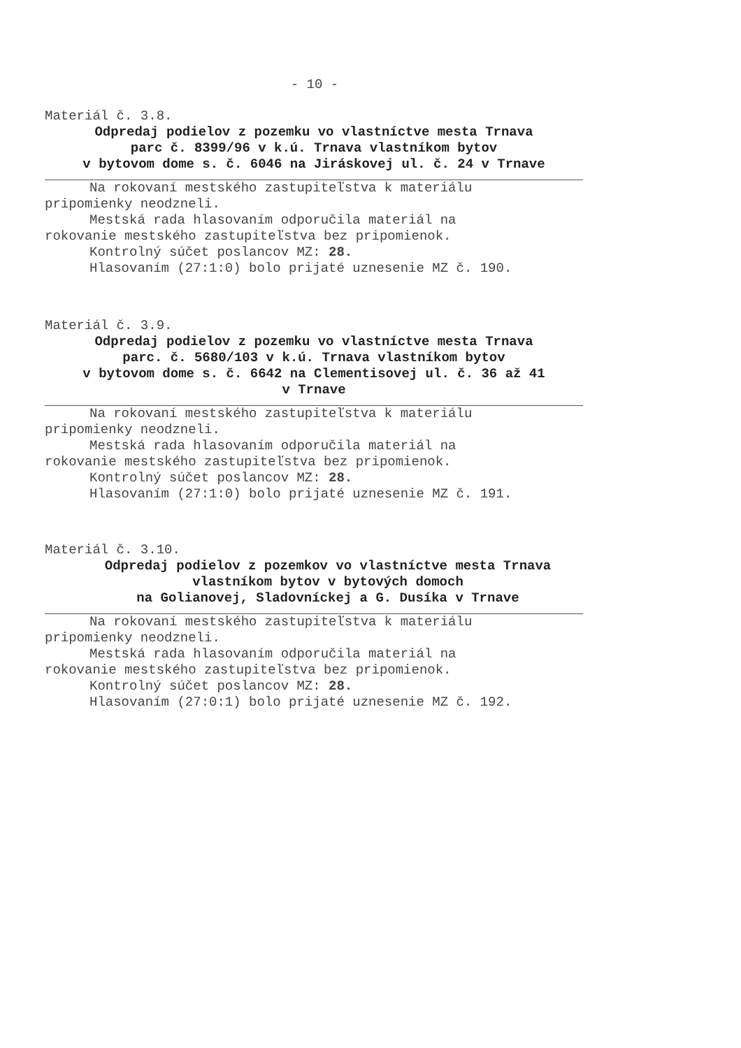- 10 -
Materiál č. 3.8.
Odpredaj podielov z pozemku vo vlastníctve mesta Trnava
parc č. 8399/96 v k.ú. Trnava vlastníkom bytov
v bytovom dome s. č. 6046 na Jiráskovej ul. č. 24 v Trnave
Na rokovaní mestského zastupiteľstva k materiálu
pripomienky neodzneli.
Mestská rada hlasovaním odporučila materiál na
rokovanie mestského zastupiteľstva bez pripomienok.
Kontrolný súčet poslancov MZ: 28.
Hlasovaním (27:1:0) bolo prijaté uznesenie MZ č. 190.
Materiál č. 3.9.
Odpredaj podielov z pozemku vo vlastníctve mesta Trnava
parc. č. 5680/103 v k.ú. Trnava vlastníkom bytov
v bytovom dome s. č. 6642 na Clementisovej ul. č. 36 až 41
v Trnave
Na rokovaní mestského zastupiteľstva k materiálu
pripomienky neodzneli.
Mestská rada hlasovaním odporučila materiál na
rokovanie mestského zastupiteľstva bez pripomienok.
Kontrolný súčet poslancov MZ: 28.
Hlasovaním (27:1:0) bolo prijaté uznesenie MZ č. 191.
Materiál č. 3.10.
Odpredaj podielov z pozemkov vo vlastníctve mesta Trnava
vlastníkom bytov v bytových domoch
na Golianovej, Sladovníckej a G. Dusíka v Trnave
Na rokovaní mestského zastupiteľstva k materiálu
pripomienky neodzneli.
Mestská rada hlasovaním odporučila materiál na
rokovanie mestského zastupiteľstva bez pripomienok.
Kontrolný súčet poslancov MZ: 28.
Hlasovaním (27:0:1) bolo prijaté uznesenie MZ č. 192.